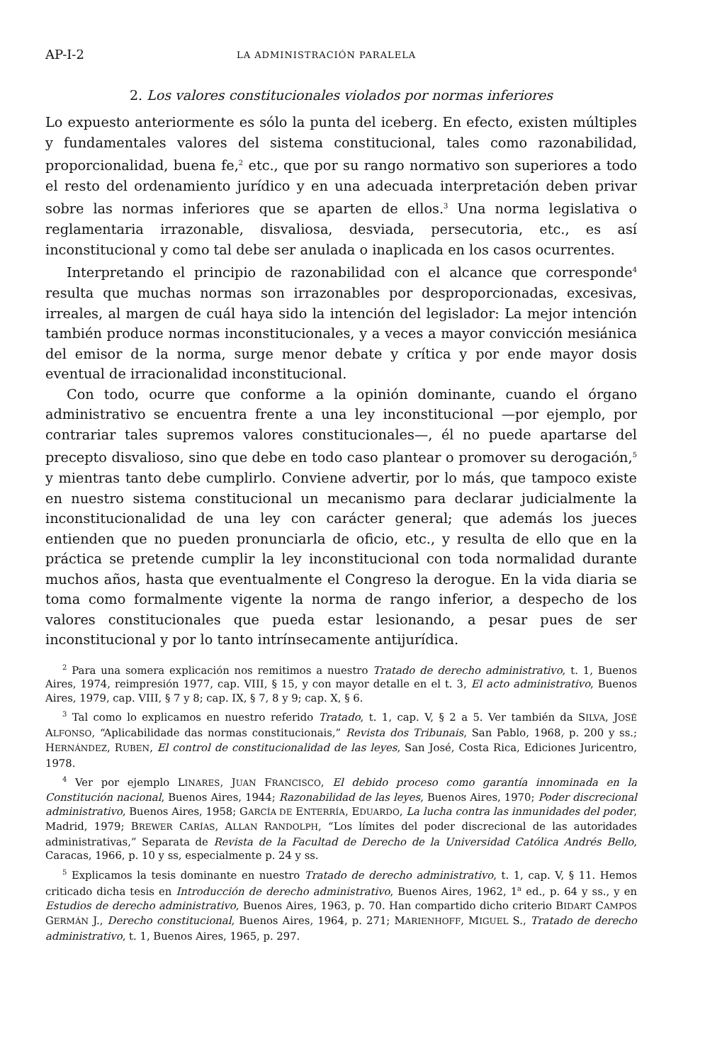AP-I-2 LA ADMINISTRACIÓN PARALELA
2. Los valores constitucionales violados por normas inferiores
Lo expuesto anteriormente es sólo la punta del iceberg. En efecto, existen múltiples y fundamentales valores del sistema constitucional, tales como razonabilidad, proporcionalidad, buena fe,<sup>2</sup> etc., que por su rango normativo son superiores a todo el resto del ordenamiento jurídico y en una adecuada interpretación deben privar sobre las normas inferiores que se aparten de ellos.<sup>3</sup> Una norma legislativa o reglamentaria irrazonable, disvaliosa, desviada, persecutoria, etc., es así inconstitucional y como tal debe ser anulada o inaplicada en los casos ocurrentes.
Interpretando el principio de razonabilidad con el alcance que corresponde<sup>4</sup> resulta que muchas normas son irrazonables por desproporcionadas, excesivas, irreales, al margen de cuál haya sido la intención del legislador: La mejor intención también produce normas inconstitucionales, y a veces a mayor convicción mesiánica del emisor de la norma, surge menor debate y crítica y por ende mayor dosis eventual de irracionalidad inconstitucional.
Con todo, ocurre que conforme a la opinión dominante, cuando el órgano administrativo se encuentra frente a una ley inconstitucional —por ejemplo, por contrariar tales supremos valores constitucionales—, él no puede apartarse del precepto disvalioso, sino que debe en todo caso plantear o promover su derogación,<sup>5</sup> y mientras tanto debe cumplirlo. Conviene advertir, por lo más, que tampoco existe en nuestro sistema constitucional un mecanismo para declarar judicialmente la inconstitucionalidad de una ley con carácter general; que además los jueces entienden que no pueden pronunciarla de oficio, etc., y resulta de ello que en la práctica se pretende cumplir la ley inconstitucional con toda normalidad durante muchos años, hasta que eventualmente el Congreso la derogue. En la vida diaria se toma como formalmente vigente la norma de rango inferior, a despecho de los valores constitucionales que pueda estar lesionando, a pesar pues de ser inconstitucional y por lo tanto intrínsecamente antijurídica.
<sup>2</sup> Para una somera explicación nos remitimos a nuestro Tratado de derecho administrativo, t. 1, Buenos Aires, 1974, reimpresión 1977, cap. VIII, § 15, y con mayor detalle en el t. 3, El acto administrativo, Buenos Aires, 1979, cap. VIII, § 7 y 8; cap. IX, § 7, 8 y 9; cap. X, § 6.
<sup>3</sup> Tal como lo explicamos en nuestro referido Tratado, t. 1, cap. V, § 2 a 5. Ver también da SILVA, JOSÉ ALFONSO, “Aplicabilidade das normas constitucionais,” Revista dos Tribunais, San Pablo, 1968, p. 200 y ss.; HERNÁNDEZ, RUBEN, El control de constitucionalidad de las leyes, San José, Costa Rica, Ediciones Juricentro, 1978.
<sup>4</sup> Ver por ejemplo LINARES, JUAN FRANCISCO, El debido proceso como garantía innominada en la Constitución nacional, Buenos Aires, 1944; Razonabilidad de las leyes, Buenos Aires, 1970; Poder discrecional administrativo, Buenos Aires, 1958; GARCÍA DE ENTERRÍA, EDUARDO, La lucha contra las inmunidades del poder, Madrid, 1979; BREWER CARÍAS, ALLAN RANDOLPH, “Los límites del poder discrecional de las autoridades administrativas,” Separata de Revista de la Facultad de Derecho de la Universidad Católica Andrés Bello, Caracas, 1966, p. 10 y ss, especialmente p. 24 y ss.
<sup>5</sup> Explicamos la tesis dominante en nuestro Tratado de derecho administrativo, t. 1, cap. V, § 11. Hemos criticado dicha tesis en Introducción de derecho administrativo, Buenos Aires, 1962, 1<sup>a</sup> ed., p. 64 y ss., y en Estudios de derecho administrativo, Buenos Aires, 1963, p. 70. Han compartido dicho criterio BIDART CAMPOS GERMÁN J., Derecho constitucional, Buenos Aires, 1964, p. 271; MARIENHOFF, MIGUEL S., Tratado de derecho administrativo, t. 1, Buenos Aires, 1965, p. 297.